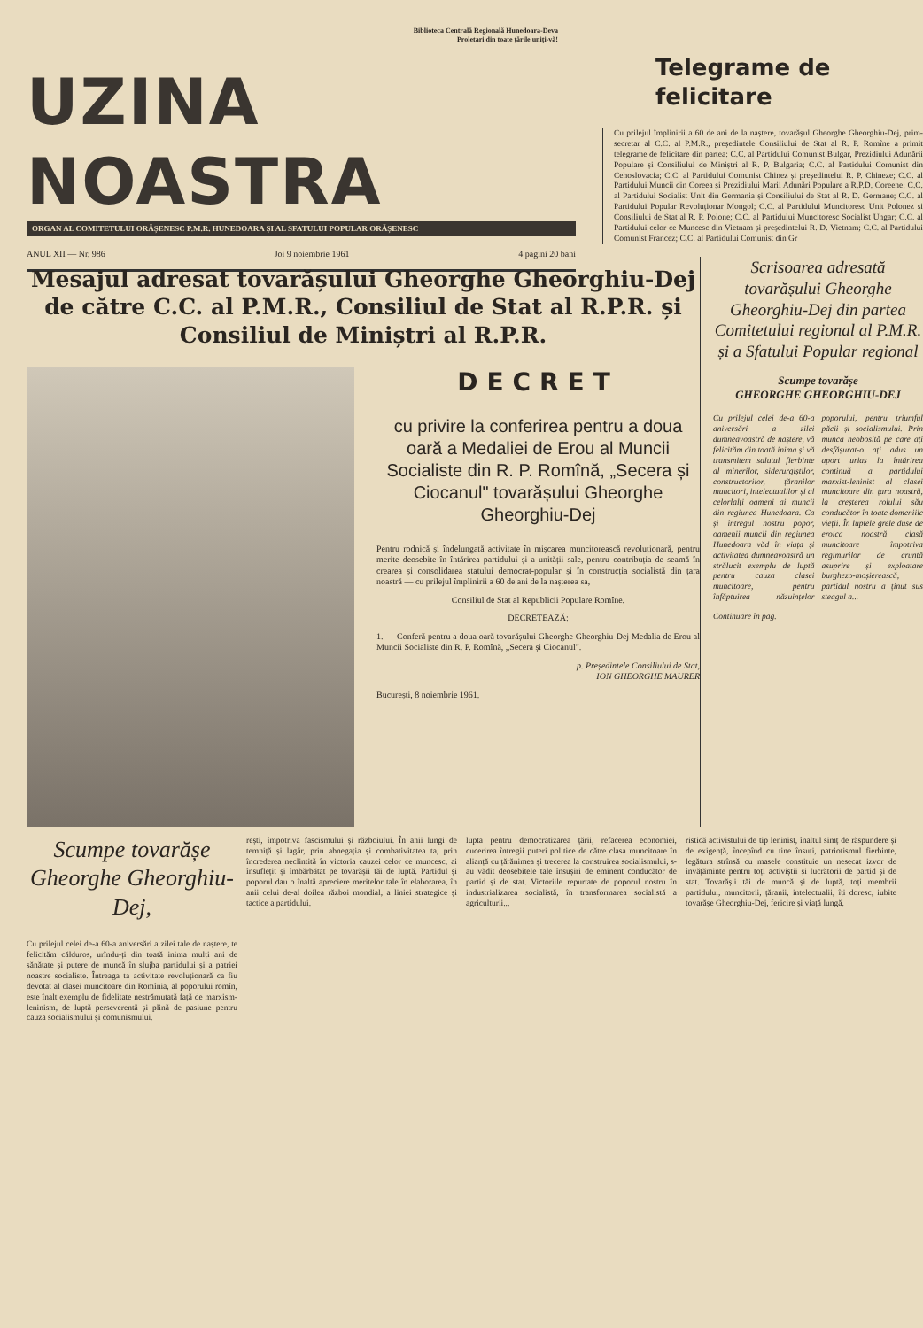Biblioteca Centrală Regională Hunedoara-Deva
Proletari din toate țările uniți-vă!
UZINA NOASTRA
ORGAN AL COMITETULUI ORĂȘENESC P.M.R. HUNEDOARA ȘI AL SFATULUI POPULAR ORĂȘENESC
ANUL XII — Nr. 986 Joi 9 noiembrie 1961 4 pagini 20 bani
Telegrame de felicitare
Cu prilejul împlinirii a 60 de ani de la naștere, tovarășul Gheorghe Gheorghiu-Dej, prim-secretar al C.C. al P.M.R., președintele Consiliului de Stat al R. P. Romîne a primit telegrame de felicitare din partea: C.C. al Partidului Comunist Bulgar, Prezidiului Adunării Populare și Consiliului de Miniștri al R. P. Bulgaria; C.C. al Partidului Comunist din Cehoslovacia; C.C. al Partidului Comunist Chinez și președintelui R. P. Chineze; C.C. al Partidului Muncii din Coreea și Prezidiului Marii Adunări Populare a R.P.D. Coreene; C.C. al Partidului Socialist Unit din Germania și Consiliului de Stat al R. D. Germane; C.C. al Partidului Popular Revoluționar Mongol; C.C. al Partidului Muncitoresc Unit Polonez și Consiliului de Stat al R. P. Polone; C.C. al Partidului Muncitoresc Socialist Ungar; C.C. al Partidului celor ce Muncesc din Vietnam și președintelui R. D. Vietnam; C.C. al Partidului Comunist Francez; C.C. al Partidului Comunist din Gr
Mesajul adresat tovarășului Gheorghe Gheorghiu-Dej de către C.C. al P.M.R., Consiliul de Stat al R.P.R. și Consiliul de Miniștri al R.P.R.
DECRET
cu privire la conferirea pentru a doua oară a Medaliei de Erou al Muncii Socialiste din R. P. Romînă, „Secera și Ciocanul" tovarășului Gheorghe Gheorghiu-Dej
Pentru rodnică și îndelungată activitate în mișcarea muncitorească revoluționară, pentru merite deosebite în întărirea partidului și a unității sale, pentru contribuția de seamă în crearea și consolidarea statului democrat-popular și în construcția socialistă din țara noastră — cu prilejul împlinirii a 60 de ani de la nașterea sa,
Consiliul de Stat al Republicii Populare Romîne.
DECRETEAZĂ:
1. — Conferă pentru a doua oară tovarășului Gheorghe Gheorghiu-Dej Medalia de Erou al Muncii Socialiste din R. P. Romînă, „Secera și Ciocanul".
p. Președintele Consiliului de Stat,
ION GHEORGHE MAURER
București, 8 noiembrie 1961.
Scrisoarea adresată tovarășului Gheorghe Gheorghiu-Dej din partea Comitetului regional al P.M.R. și a Sfatului Popular regional
Scumpe tovarășe
GHEORGHE GHEORGHIU-DEJ
Cu prilejul celei de-a 60-a aniversări a zilei dumneavoastră de naștere, vă felicităm din toată inima și vă transmitem salutul fierbinte al minerilor, siderurgiștilor, constructorilor, țăranilor muncitori, intelectualilor și al celorlalți oameni ai muncii din regiunea Hunedoara. Ca și întregul nostru popor, oamenii muncii din regiunea Hunedoara văd în viața și activitatea dumneavoastră un strălucit exemplu de luptă pentru cauza clasei muncitoare, pentru înfăptuirea năzuințelor poporului, pentru triumful păcii și socialismului. Prin munca neobosită pe care ați desfășurat-o ați adus un aport uriaș la întărirea continuă a partidului marxist-leninist al clasei muncitoare din țara noastră, la creșterea rolului său conducător în toate domeniile vieții. În luptele grele duse de eroica noastră clasă muncitoare împotriva regimurilor de cruntă asuprire și exploatare burghezo-moșierească, partidul nostru a ținut sus steagul a...
Continuare în pag.
Scumpe tovarășe Gheorghe Gheorghiu-Dej,
Cu prilejul celei de-a 60-a aniversări a zilei tale de naștere, te felicităm călduros, urîndu-ți din toată inima mulți ani de sănătate și putere de muncă în slujba partidului și a patriei noastre socialiste. Întreaga ta activitate revoluționară ca fiu devotat al clasei muncitoare din Romînia, al poporului romîn, este înalt exemplu de fidelitate nestrămutată față de marxism-leninism, de luptă perseverentă și plină de pasiune pentru cauza socialismului și comunismului.
rești, împotriva fascismului și războiului. În anii lungi de temniță și lagăr, prin abnegația și combativitatea ta, prin încrederea neclintită în victoria cauzei celor ce muncesc, ai însuflețit și îmbărbătat pe tovarășii tăi de luptă. Partidul și poporul dau o înaltă apreciere meritelor tale în elaborarea, în anii celui de-al doilea război mondial, a liniei strategice și tactice a partidului.
lupta pentru democratizarea țării, refacerea economiei, cucerirea întregii puteri politice de către clasa muncitoare în alianță cu țărănimea și trecerea la construirea socialismului, s-au vădit deosebitele tale însușiri de eminent conducător de partid și de stat. Victoriile repurtate de poporul nostru în industrializarea socialistă, în transformarea socialistă a agriculturii...
ristică activistului de tip leninist, înaltul simț de răspundere și de exigență, începînd cu tine însuți, patriotismul fierbinte, legătura strînsă cu masele constituie un nesecat izvor de învățăminte pentru toți activiștii și lucrătorii de partid și de stat. Tovarășii tăi de muncă și de luptă, toți membrii partidului, muncitorii, țăranii, intelectualii, îți doresc, iubite tovarășe Gheorghiu-Dej, fericire și viață lungă.